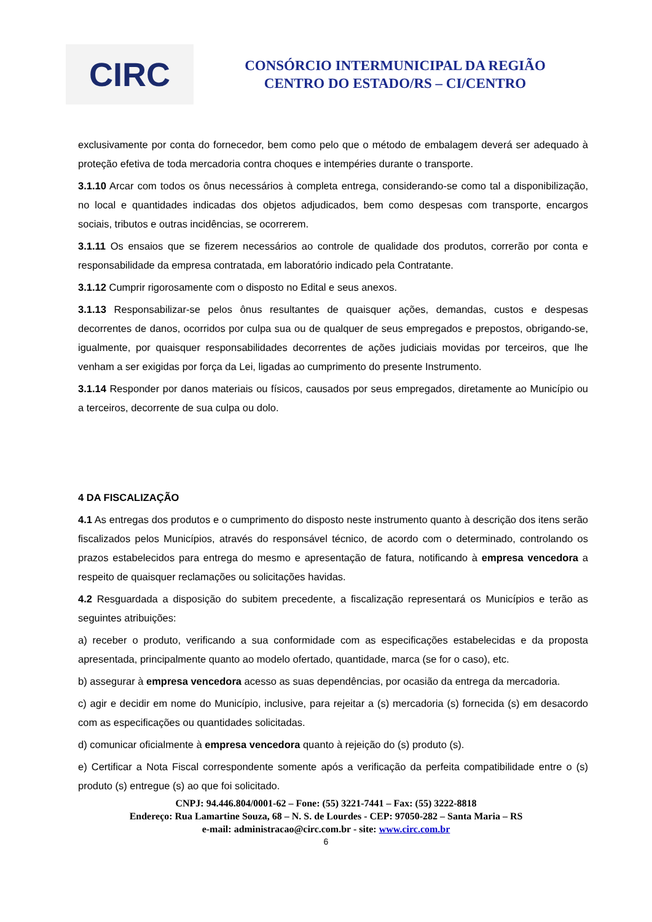CIRC
CONSÓRCIO INTERMUNICIPAL DA REGIÃO
CENTRO DO ESTADO/RS – CI/CENTRO
exclusivamente por conta do fornecedor, bem como pelo que o método de embalagem deverá ser adequado à proteção efetiva de toda mercadoria contra choques e intempéries durante o transporte.
3.1.10 Arcar com todos os ônus necessários à completa entrega, considerando-se como tal a disponibilização, no local e quantidades indicadas dos objetos adjudicados, bem como despesas com transporte, encargos sociais, tributos e outras incidências, se ocorrerem.
3.1.11 Os ensaios que se fizerem necessários ao controle de qualidade dos produtos, correrão por conta e responsabilidade da empresa contratada, em laboratório indicado pela Contratante.
3.1.12 Cumprir rigorosamente com o disposto no Edital e seus anexos.
3.1.13 Responsabilizar-se pelos ônus resultantes de quaisquer ações, demandas, custos e despesas decorrentes de danos, ocorridos por culpa sua ou de qualquer de seus empregados e prepostos, obrigando-se, igualmente, por quaisquer responsabilidades decorrentes de ações judiciais movidas por terceiros, que lhe venham a ser exigidas por força da Lei, ligadas ao cumprimento do presente Instrumento.
3.1.14 Responder por danos materiais ou físicos, causados por seus empregados, diretamente ao Município ou a terceiros, decorrente de sua culpa ou dolo.
4 DA FISCALIZAÇÃO
4.1 As entregas dos produtos e o cumprimento do disposto neste instrumento quanto à descrição dos itens serão fiscalizados pelos Municípios, através do responsável técnico, de acordo com o determinado, controlando os prazos estabelecidos para entrega do mesmo e apresentação de fatura, notificando à empresa vencedora a respeito de quaisquer reclamações ou solicitações havidas.
4.2 Resguardada a disposição do subitem precedente, a fiscalização representará os Municípios e terão as seguintes atribuições:
a) receber o produto, verificando a sua conformidade com as especificações estabelecidas e da proposta apresentada, principalmente quanto ao modelo ofertado, quantidade, marca (se for o caso), etc.
b) assegurar à empresa vencedora acesso as suas dependências, por ocasião da entrega da mercadoria.
c) agir e decidir em nome do Município, inclusive, para rejeitar a (s) mercadoria (s) fornecida (s) em desacordo com as especificações ou quantidades solicitadas.
d) comunicar oficialmente à empresa vencedora quanto à rejeição do (s) produto (s).
e) Certificar a Nota Fiscal correspondente somente após a verificação da perfeita compatibilidade entre o (s) produto (s) entregue (s) ao que foi solicitado.
CNPJ: 94.446.804/0001-62 – Fone: (55) 3221-7441 – Fax: (55) 3222-8818
Endereço: Rua Lamartine Souza, 68 – N. S. de Lourdes - CEP: 97050-282 – Santa Maria – RS
e-mail: administracao@circ.com.br - site: www.circ.com.br
6